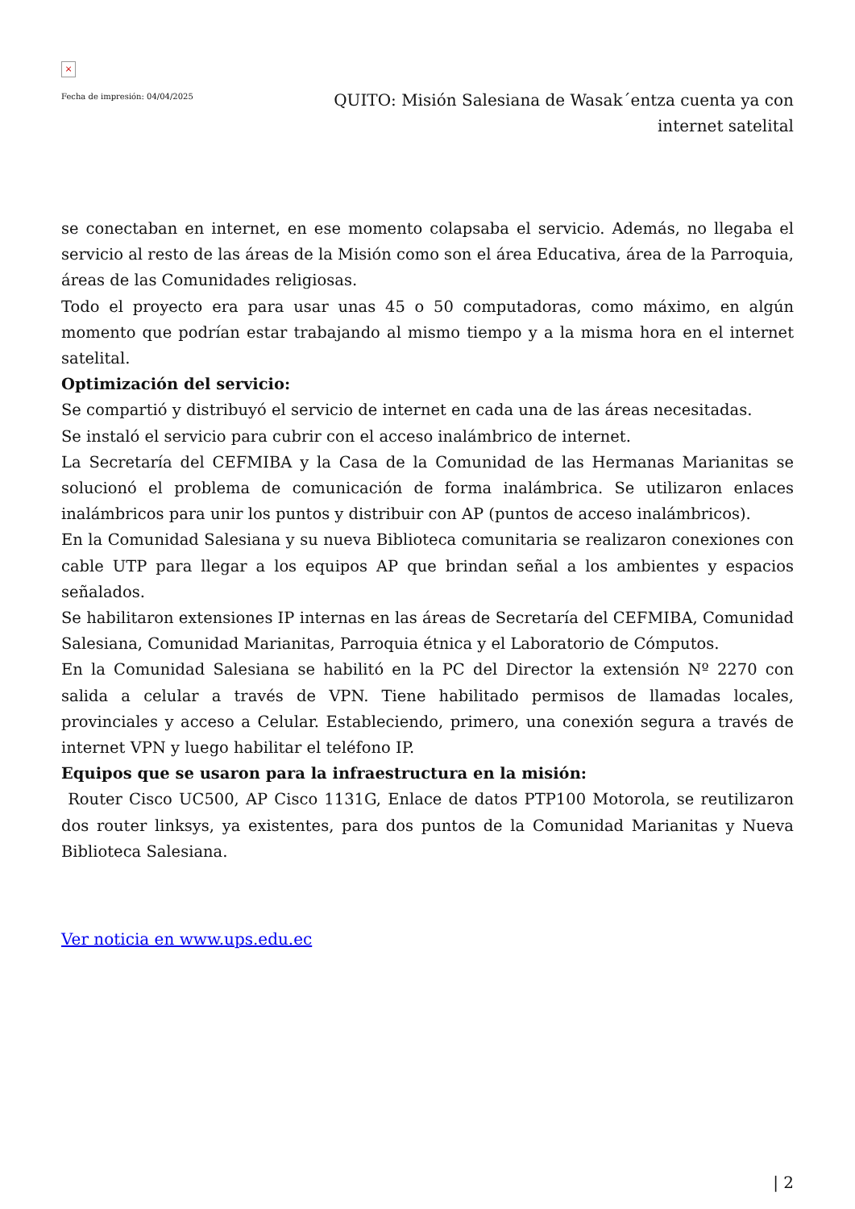×
Fecha de impresión: 04/04/2025
QUITO: Misión Salesiana de Wasak´entza cuenta ya con internet satelital
se conectaban en internet, en ese momento colapsaba el servicio. Además, no llegaba el servicio al resto de las áreas de la Misión como son el área Educativa, área de la Parroquia, áreas de las Comunidades religiosas.
Todo el proyecto era para usar unas 45 o 50 computadoras, como máximo, en algún momento que podrían estar trabajando al mismo tiempo y a la misma hora en el internet satelital.
Optimización del servicio:
Se compartió y distribuyó el servicio de internet en cada una de las áreas necesitadas.
Se instaló el servicio para cubrir con el acceso inalámbrico de internet.
La Secretaría del CEFMIBA y la Casa de la Comunidad de las Hermanas Marianitas se solucionó el problema de comunicación de forma inalámbrica. Se utilizaron enlaces inalámbricos para unir los puntos y distribuir con AP (puntos de acceso inalámbricos).
En la Comunidad Salesiana y su nueva Biblioteca comunitaria se realizaron conexiones con cable UTP para llegar a los equipos AP que brindan señal a los ambientes y espacios señalados.
Se habilitaron extensiones IP internas en las áreas de Secretaría del CEFMIBA, Comunidad Salesiana, Comunidad Marianitas, Parroquia étnica y el Laboratorio de Cómputos.
En la Comunidad Salesiana se habilitó en la PC del Director la extensión Nº 2270 con salida a celular a través de VPN. Tiene habilitado permisos de llamadas locales, provinciales y acceso a Celular. Estableciendo, primero, una conexión segura a través de internet VPN y luego habilitar el teléfono IP.
Equipos que se usaron para la infraestructura en la misión:
Router Cisco UC500, AP Cisco 1131G, Enlace de datos PTP100 Motorola, se reutilizaron dos router linksys, ya existentes, para dos puntos de la Comunidad Marianitas y Nueva Biblioteca Salesiana.
Ver noticia en www.ups.edu.ec
| 2